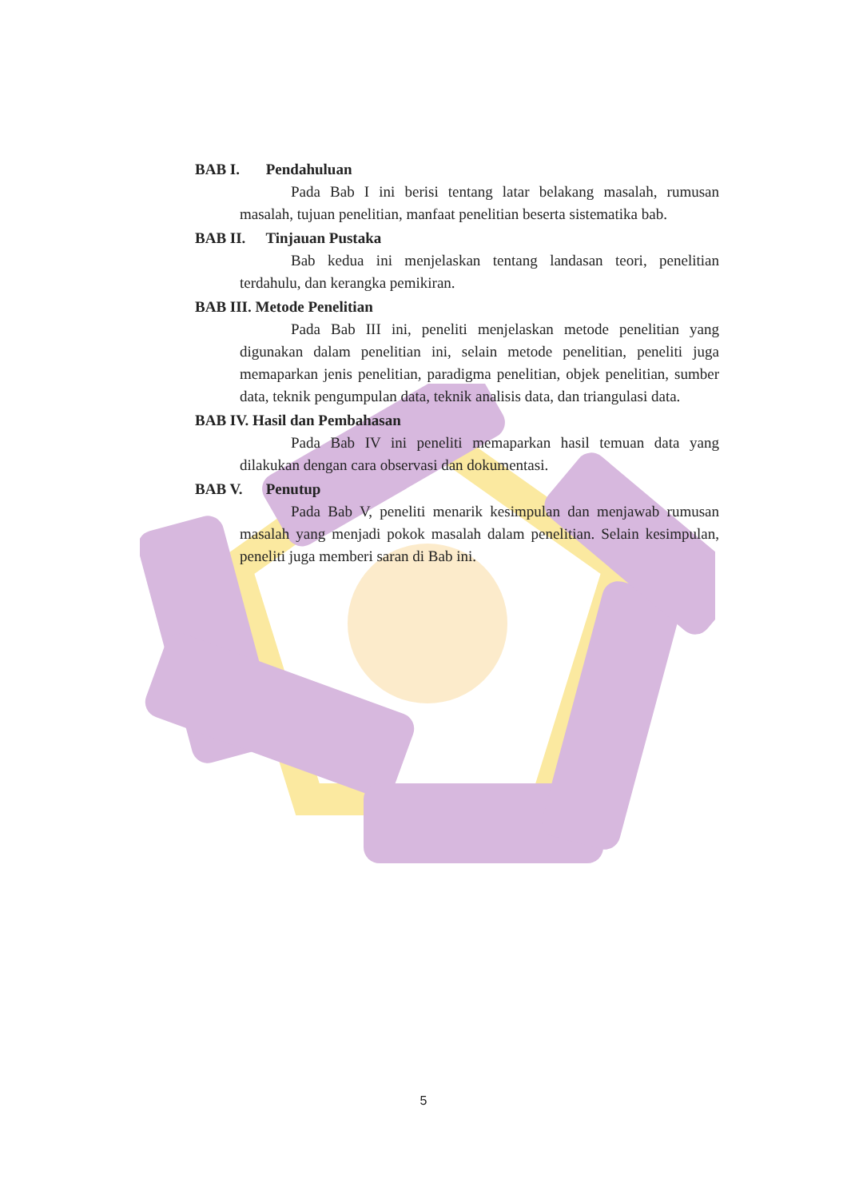BAB I. Pendahuluan
Pada Bab I ini berisi tentang latar belakang masalah, rumusan masalah, tujuan penelitian, manfaat penelitian beserta sistematika bab.
BAB II. Tinjauan Pustaka
Bab kedua ini menjelaskan tentang landasan teori, penelitian terdahulu, dan kerangka pemikiran.
BAB III. Metode Penelitian
Pada Bab III ini, peneliti menjelaskan metode penelitian yang digunakan dalam penelitian ini, selain metode penelitian, peneliti juga memaparkan jenis penelitian, paradigma penelitian, objek penelitian, sumber data, teknik pengumpulan data, teknik analisis data, dan triangulasi data.
BAB IV. Hasil dan Pembahasan
Pada Bab IV ini peneliti memaparkan hasil temuan data yang dilakukan dengan cara observasi dan dokumentasi.
BAB V. Penutup
Pada Bab V, peneliti menarik kesimpulan dan menjawab rumusan masalah yang menjadi pokok masalah dalam penelitian. Selain kesimpulan, peneliti juga memberi saran di Bab ini.
5